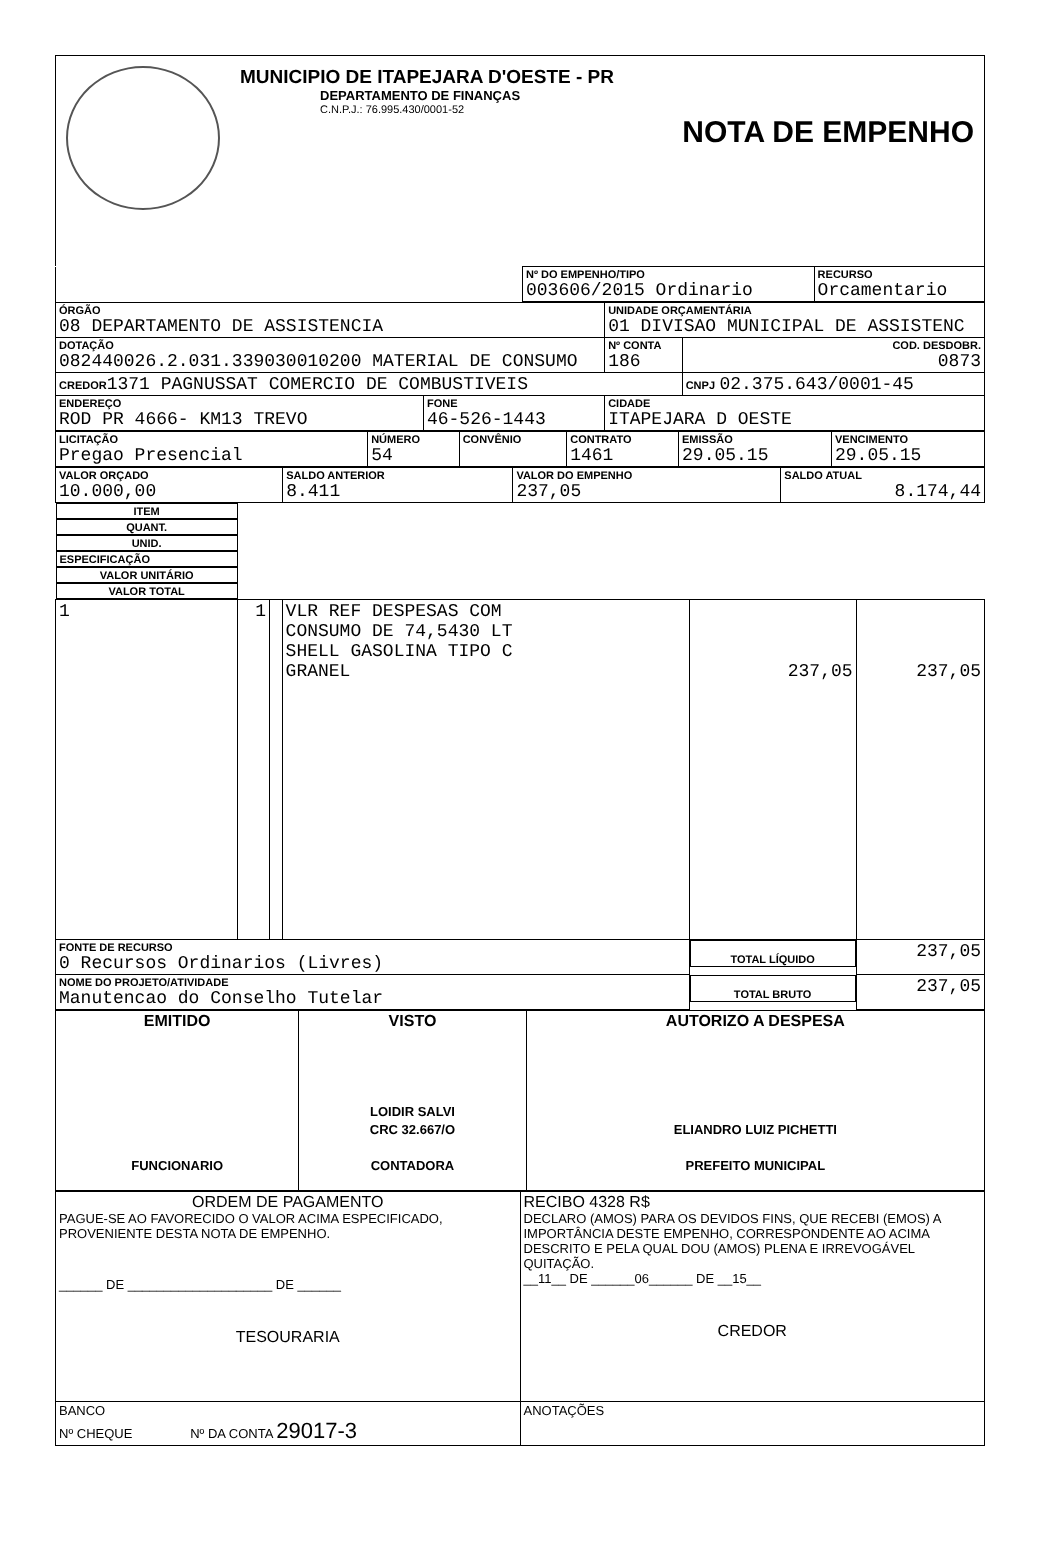MUNICIPIO DE ITAPEJARA D'OESTE - PR
DEPARTAMENTO DE FINANÇAS
C.N.P.J.: 76.995.430/0001-52
NOTA DE EMPENHO
| | Nº DO EMPENHO/TIPO 003606/2015 Ordinario | RECURSO Orcamentario |
| ÓRGÃO 08 DEPARTAMENTO DE ASSISTENCIA | | UNIDADE ORÇAMENTÁRIA 01 DIVISAO MUNICIPAL DE ASSISTENC | |
| DOTAÇÃO 082440026.2.031.339030010200 MATERIAL DE CONSUMO | | Nº CONTA 186 | COD. DESDOBR. 0873 |
| CREDOR 1371 PAGNUSSAT COMERCIO DE COMBUSTIVEIS | | | CNPJ 02.375.643/0001-45 |
| ENDEREÇO ROD PR 4666- KM13 TREVO | FONE 46-526-1443 | CIDADE ITAPEJARA D OESTE | |
| LICITAÇÃO Pregao Presencial | NÚMERO 54 | CONVÊNIO | CONTRATO 1461 | EMISSÃO 29.05.15 | VENCIMENTO 29.05.15 |
| VALOR ORÇADO 10.000,00 | SALDO ANTERIOR 8.411 | VALOR DO EMPENHO 237,05 | SALDO ATUAL 8.174,44 |
| ITEM | QUANT. | UNID. | ESPECIFICAÇÃO | VALOR UNITÁRIO | VALOR TOTAL |
| --- | --- | --- | --- | --- | --- |
| 1 | 1 | | VLR REF DESPESAS COM CONSUMO DE 74,5430 LT SHELL GASOLINA TIPO C GRANEL | 237,05 | 237,05 |
| FONTE DE RECURSO 0 Recursos Ordinarios (Livres) | | | | TOTAL LÍQUIDO | 237,05 |
| NOME DO PROJETO/ATIVIDADE Manutencao do Conselho Tutelar | | | | TOTAL BRUTO | 237,05 |
| EMITIDO FUNCIONARIO | VISTO LOIDIR SALVI CRC 32.667/O CONTADORA | AUTORIZO A DESPESA ELIANDRO LUIZ PICHETTI PREFEITO MUNICIPAL |
| ORDEM DE PAGAMENTO PAGUE-SE AO FAVORECIDO O VALOR ACIMA ESPECIFICADO, PROVENIENTE DESTA NOTA DE EMPENHO. ______ DE ____________________ DE ______ TESOURARIA | RECIBO 4328 R$ DECLARO (AMOS) PARA OS DEVIDOS FINS, QUE RECEBI (EMOS) A IMPORTÂNCIA DESTE EMPENHO, CORRESPONDENTE AO ACIMA DESCRITO E PELA QUAL DOU (AMOS) PLENA E IRREVOGÁVEL QUITAÇÃO. __11__ DE ______06______ DE __15__ CREDOR |
| BANCO Nº CHEQUE Nº DA CONTA 29017-3 | ANOTAÇÕES |